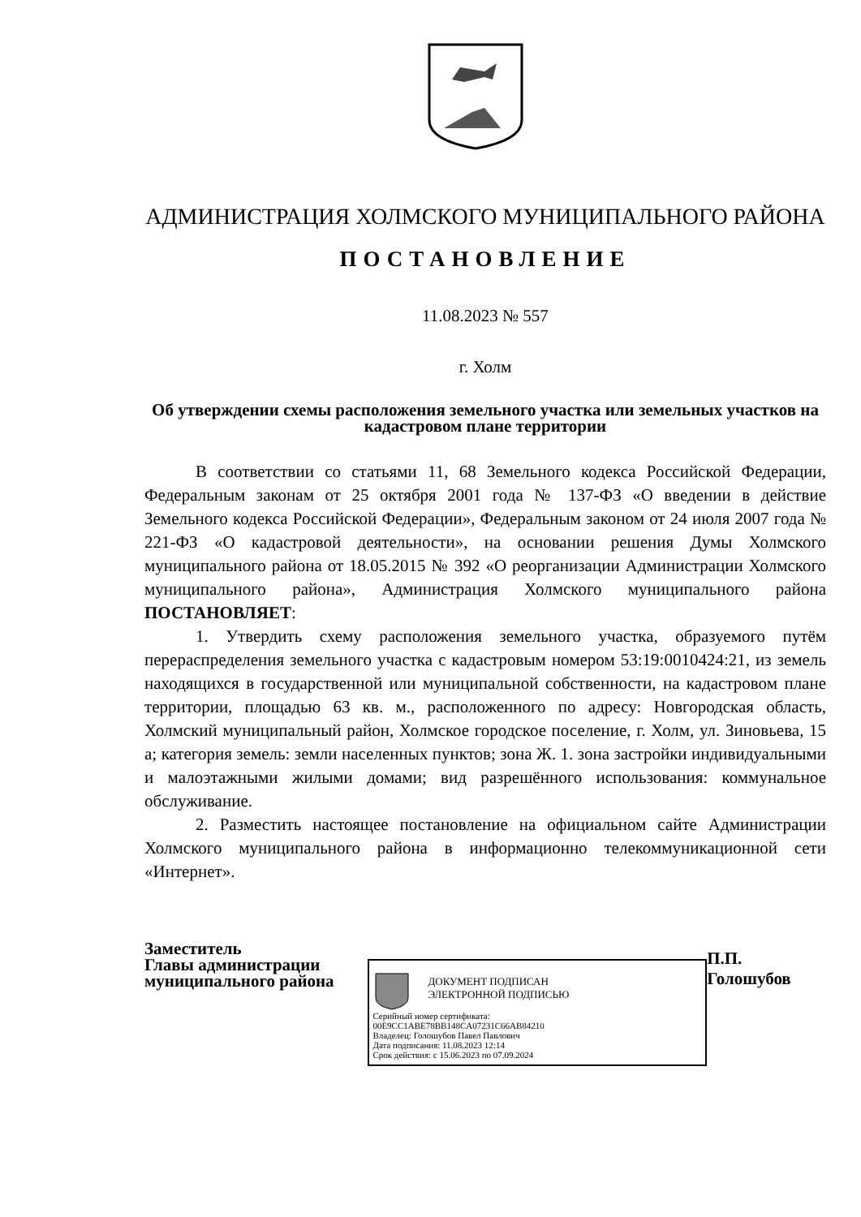АДМИНИСТРАЦИЯ ХОЛМСКОГО МУНИЦИПАЛЬНОГО РАЙОНА
ПОСТАНОВЛЕНИЕ
11.08.2023 № 557
г. Холм
Об утверждении схемы расположения земельного участка или земельных участков на кадастровом плане территории
В соответствии со статьями 11, 68 Земельного кодекса Российской Федерации, Федеральным законам от 25 октября 2001 года № 137-ФЗ «О введении в действие Земельного кодекса Российской Федерации», Федеральным законом от 24 июля 2007 года № 221-ФЗ «О кадастровой деятельности», на основании решения Думы Холмского муниципального района от 18.05.2015 № 392 «О реорганизации Администрации Холмского муниципального района», Администрация Холмского муниципального района ПОСТАНОВЛЯЕТ:
1. Утвердить схему расположения земельного участка, образуемого путём перераспределения земельного участка с кадастровым номером 53:19:0010424:21, из земель находящихся в государственной или муниципальной собственности, на кадастровом плане территории, площадью 63 кв. м., расположенного по адресу: Новгородская область, Холмский муниципальный район, Холмское городское поселение, г. Холм, ул. Зиновьева, 15 а; категория земель: земли населенных пунктов; зона Ж. 1. зона застройки индивидуальными и малоэтажными жилыми домами; вид разрешённого использования: коммунальное обслуживание.
2. Разместить настоящее постановление на официальном сайте Администрации Холмского муниципального района в информационно телекоммуникационной сети «Интернет».
Заместитель
Главы администрации
муниципального района
ДОКУМЕНТ ПОДПИСАН
ЭЛЕКТРОННОЙ ПОДПИСЬЮ
Серийный номер сертификата:
00E9CC1ABE78BB148CA07231C66AB84210
Владелец: Голошубов Павел Павлович
Дата подписания: 11.08.2023 12:14
Срок действия: с 15.06.2023 по 07.09.2024
П.П. Голошубов